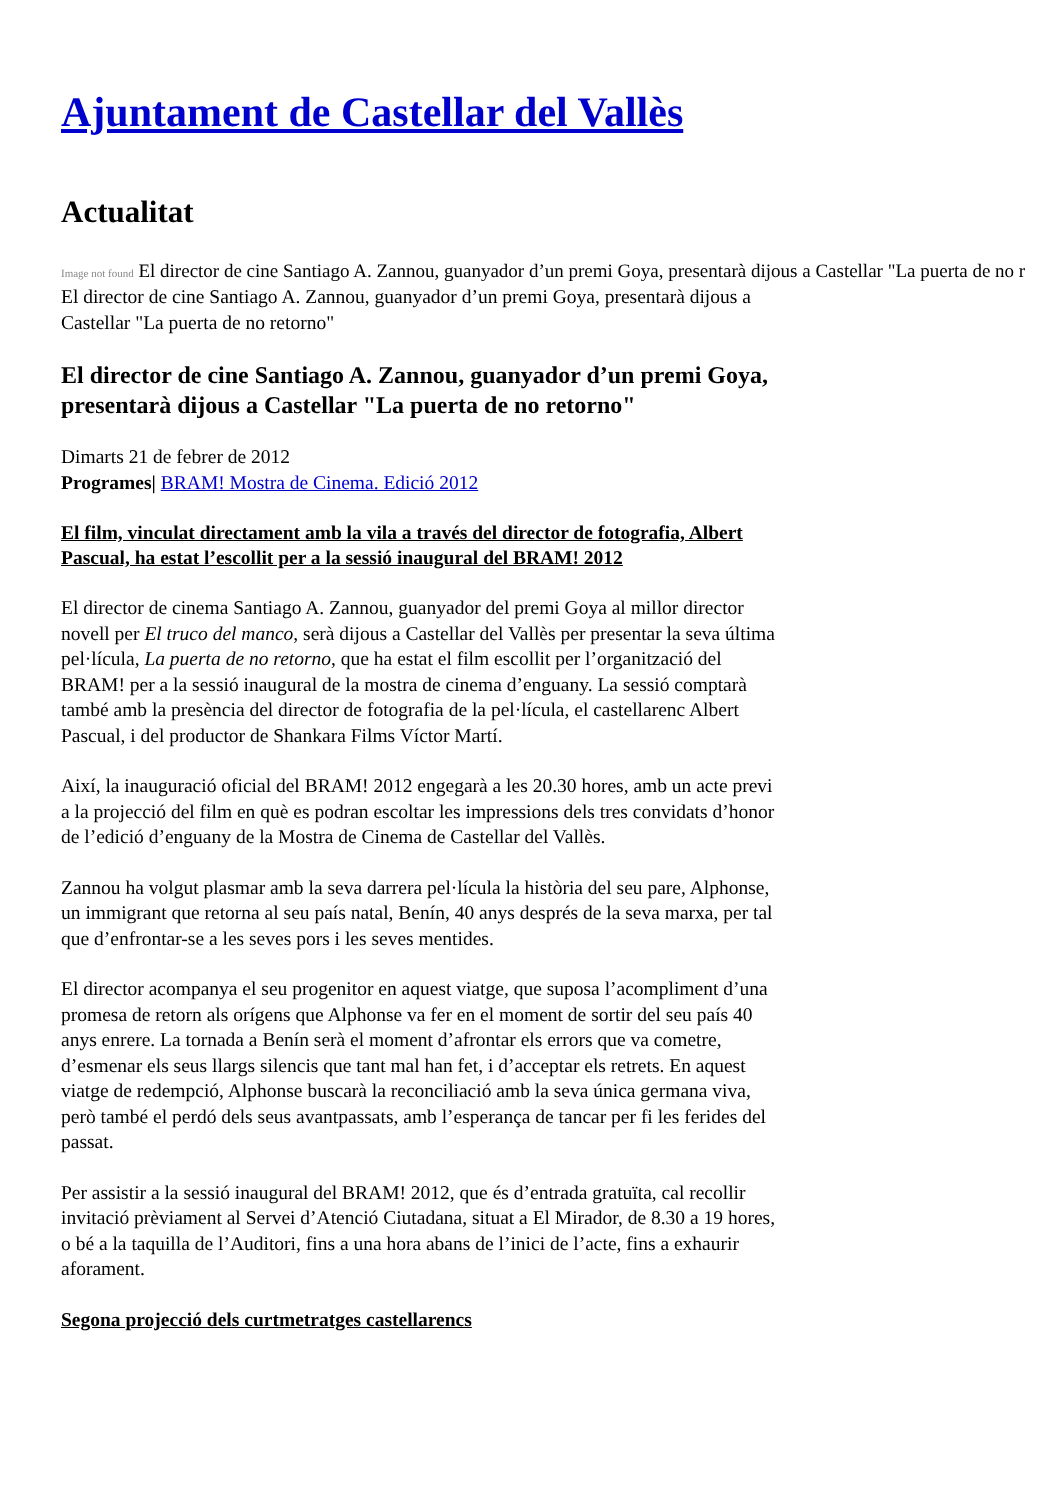Ajuntament de Castellar del Vallès
Actualitat
Image not found El director de cine Santiago A. Zannou, guanyador d’un premi Goya, presentarà dijous a Castellar "La puerta de no r
El director de cine Santiago A. Zannou, guanyador d’un premi Goya, presentarà dijous a Castellar "La puerta de no retorno"
El director de cine Santiago A. Zannou, guanyador d’un premi Goya, presentarà dijous a Castellar "La puerta de no retorno"
Dimarts 21 de febrer de 2012
Programes| BRAM! Mostra de Cinema. Edició 2012
El film, vinculat directament amb la vila a través del director de fotografia, Albert Pascual, ha estat l’escollit per a la sessió inaugural del BRAM! 2012
El director de cinema Santiago A. Zannou, guanyador del premi Goya al millor director novell per El truco del manco, serà dijous a Castellar del Vallès per presentar la seva última pel·lícula, La puerta de no retorno, que ha estat el film escollit per l’organització del BRAM! per a la sessió inaugural de la mostra de cinema d’enguany. La sessió comptarà també amb la presència del director de fotografia de la pel·lícula, el castellarenc Albert Pascual, i del productor de Shankara Films Víctor Martí.
Així, la inauguració oficial del BRAM! 2012 engegarà a les 20.30 hores, amb un acte previ a la projecció del film en què es podran escoltar les impressions dels tres convidats d’honor de l’edició d’enguany de la Mostra de Cinema de Castellar del Vallès.
Zannou ha volgut plasmar amb la seva darrera pel·lícula la història del seu pare, Alphonse, un immigrant que retorna al seu país natal, Benín, 40 anys després de la seva marxa, per tal que d’enfrontar-se a les seves pors i les seves mentides.
El director acompanya el seu progenitor en aquest viatge, que suposa l’acompliment d’una promesa de retorn als orígens que Alphonse va fer en el moment de sortir del seu país 40 anys enrere. La tornada a Benín serà el moment d’afrontar els errors que va cometre, d’esmenar els seus llargs silencis que tant mal han fet, i d’acceptar els retrets. En aquest viatge de redempció, Alphonse buscarà la reconciliació amb la seva única germana viva, però també el perdó dels seus avantpassats, amb l’esperança de tancar per fi les ferides del passat.
Per assistir a la sessió inaugural del BRAM! 2012, que és d’entrada gratuïta, cal recollir invitació prèviament al Servei d’Atenció Ciutadana, situat a El Mirador, de 8.30 a 19 hores, o bé a la taquilla de l’Auditori, fins a una hora abans de l’inici de l’acte, fins a exhaurir aforament.
Segona projecció dels curtmetratges castellarencs